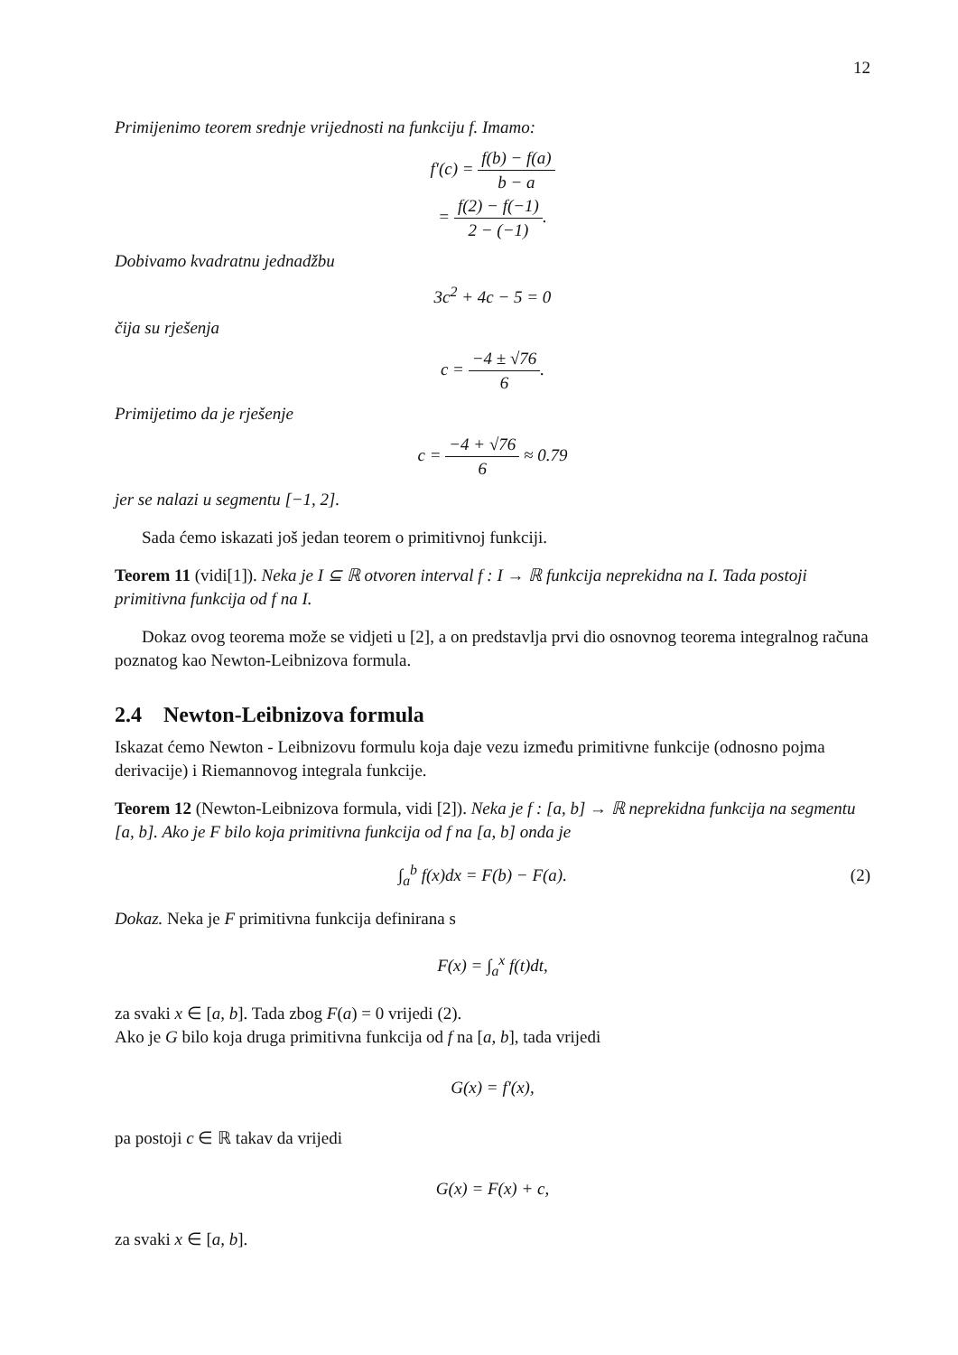12
Primijenimo teorem srednje vrijednosti na funkciju f. Imamo:
f′(c) = f(b) − f(a) b − a
= f(2) − f(−1) 2 − (−1).
Dobivamo kvadratnu jednadžbu
3c<sup>2</sup> + 4c − 5 = 0
čija su rješenja
c = −4 ± √76 6.
Primijetimo da je rješenje
c = −4 + √76 6 ≈ 0.79
jer se nalazi u segmentu [−1, 2].
Sada ćemo iskazati još jedan teorem o primitivnoj funkciji.
Teorem 11 (vidi[1]). Neka je I ⊆ ℝ otvoren interval f : I → ℝ funkcija neprekidna na I. Tada postoji primitivna funkcija od f na I.
Dokaz ovog teorema može se vidjeti u [2], a on predstavlja prvi dio osnovnog teorema integralnog računa poznatog kao Newton-Leibnizova formula.
2.4 Newton-Leibnizova formula
Iskazat ćemo Newton - Leibnizovu formulu koja daje vezu između primitivne funkcije (odnosno pojma derivacije) i Riemannovog integrala funkcije.
Teorem 12 (Newton-Leibnizova formula, vidi [2]). Neka je f : [a, b] → ℝ neprekidna funkcija na segmentu [a, b]. Ako je F bilo koja primitivna funkcija od f na [a, b] onda je
∫<sub>a</sub><sup>b</sup> f(x)dx = F(b) − F(a). (2)
Dokaz. Neka je F primitivna funkcija definirana s
F(x) = ∫<sub>a</sub><sup>x</sup> f(t)dt,
za svaki x ∈ [a, b]. Tada zbog F(a) = 0 vrijedi (2).
Ako je G bilo koja druga primitivna funkcija od f na [a, b], tada vrijedi
G(x) = f′(x),
pa postoji c ∈ ℝ takav da vrijedi
G(x) = F(x) + c,
za svaki x ∈ [a, b].